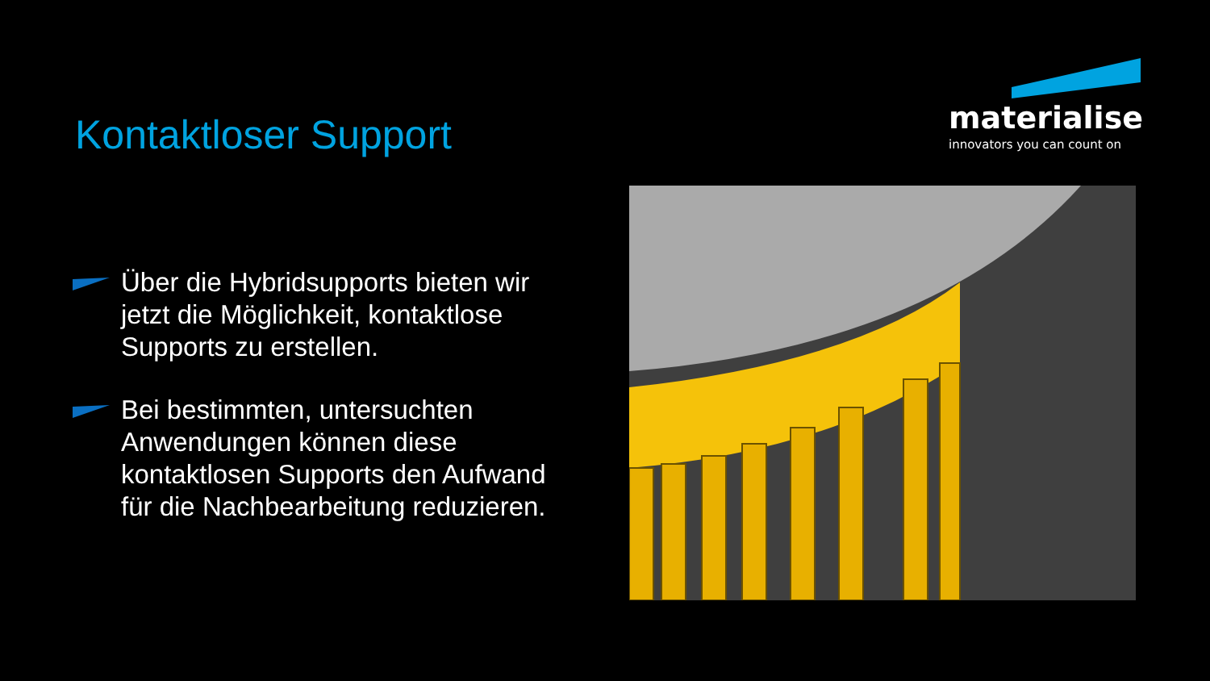Kontaktloser Support
materialise
innovators you can count on
Über die Hybridsupports bieten wir jetzt die Möglichkeit, kontaktlose Supports zu erstellen.
Bei bestimmten, untersuchten Anwendungen können diese kontaktlosen Supports den Aufwand für die Nachbearbeitung reduzieren.